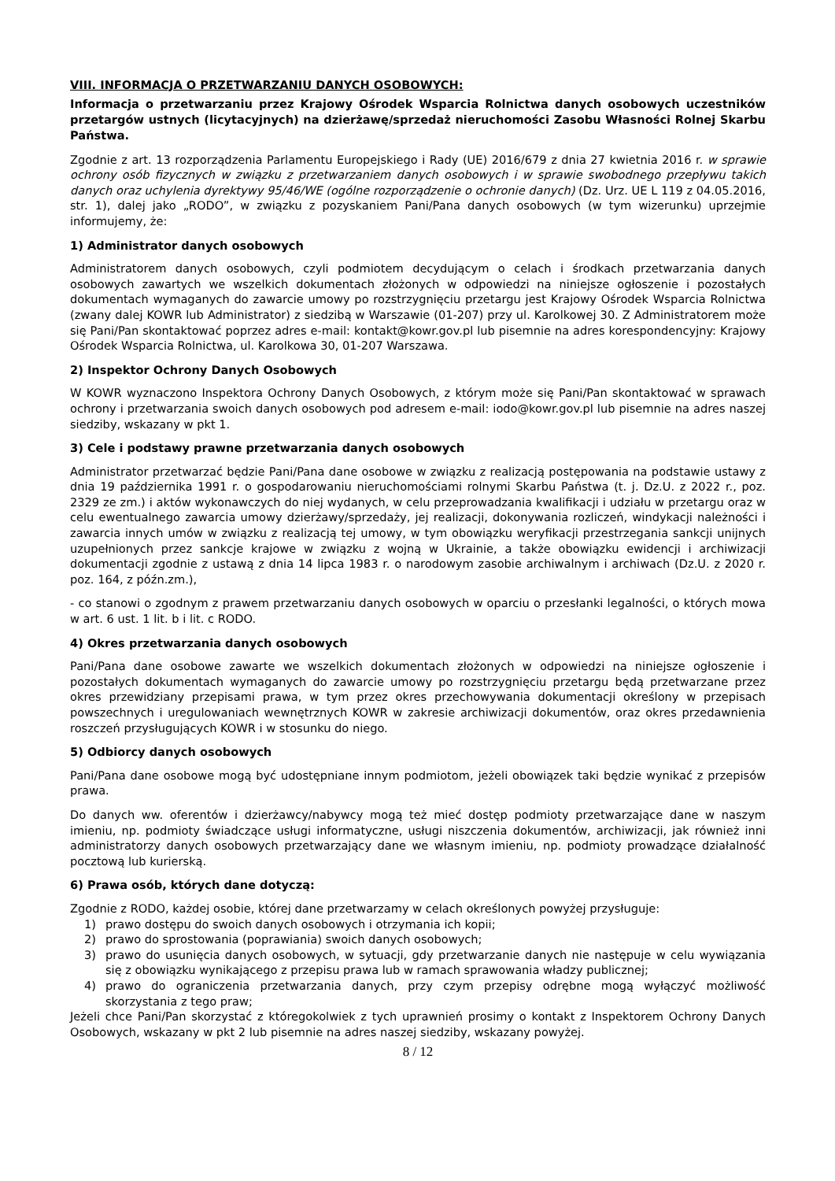VIII. INFORMACJA O PRZETWARZANIU DANYCH OSOBOWYCH:
Informacja o przetwarzaniu przez Krajowy Ośrodek Wsparcia Rolnictwa danych osobowych uczestników przetargów ustnych (licytacyjnych) na dzierżawę/sprzedaż nieruchomości Zasobu Własności Rolnej Skarbu Państwa.
Zgodnie z art. 13 rozporządzenia Parlamentu Europejskiego i Rady (UE) 2016/679 z dnia 27 kwietnia 2016 r. w sprawie ochrony osób fizycznych w związku z przetwarzaniem danych osobowych i w sprawie swobodnego przepływu takich danych oraz uchylenia dyrektywy 95/46/WE (ogólne rozporządzenie o ochronie danych) (Dz. Urz. UE L 119 z 04.05.2016, str. 1), dalej jako „RODO”, w związku z pozyskaniem Pani/Pana danych osobowych (w tym wizerunku) uprzejmie informujemy, że:
1) Administrator danych osobowych
Administratorem danych osobowych, czyli podmiotem decydującym o celach i środkach przetwarzania danych osobowych zawartych we wszelkich dokumentach złożonych w odpowiedzi na niniejsze ogłoszenie i pozostałych dokumentach wymaganych do zawarcie umowy po rozstrzygnięciu przetargu jest Krajowy Ośrodek Wsparcia Rolnictwa (zwany dalej KOWR lub Administrator) z siedzibą w Warszawie (01-207) przy ul. Karolkowej 30. Z Administratorem może się Pani/Pan skontaktować poprzez adres e-mail: kontakt@kowr.gov.pl lub pisemnie na adres korespondencyjny: Krajowy Ośrodek Wsparcia Rolnictwa, ul. Karolkowa 30, 01-207 Warszawa.
2) Inspektor Ochrony Danych Osobowych
W KOWR wyznaczono Inspektora Ochrony Danych Osobowych, z którym może się Pani/Pan skontaktować w sprawach ochrony i przetwarzania swoich danych osobowych pod adresem e-mail: iodo@kowr.gov.pl lub pisemnie na adres naszej siedziby, wskazany w pkt 1.
3) Cele i podstawy prawne przetwarzania danych osobowych
Administrator przetwarzać będzie Pani/Pana dane osobowe w związku z realizacją postępowania na podstawie ustawy z dnia 19 października 1991 r. o gospodarowaniu nieruchomościami rolnymi Skarbu Państwa (t. j. Dz.U. z 2022 r., poz. 2329 ze zm.) i aktów wykonawczych do niej wydanych, w celu przeprowadzania kwalifikacji i udziału w przetargu oraz w celu ewentualnego zawarcia umowy dzierżawy/sprzedaży, jej realizacji, dokonywania rozliczeń, windykacji należności i zawarcia innych umów w związku z realizacją tej umowy, w tym obowiązku weryfikacji przestrzegania sankcji unijnych uzupełnionych przez sankcje krajowe w związku z wojną w Ukrainie, a także obowiązku ewidencji i archiwizacji dokumentacji zgodnie z ustawą z dnia 14 lipca 1983 r. o narodowym zasobie archiwalnym i archiwach (Dz.U. z 2020 r. poz. 164, z późn.zm.),
- co stanowi o zgodnym z prawem przetwarzaniu danych osobowych w oparciu o przesłanki legalności, o których mowa w art. 6 ust. 1 lit. b i lit. c RODO.
4) Okres przetwarzania danych osobowych
Pani/Pana dane osobowe zawarte we wszelkich dokumentach złożonych w odpowiedzi na niniejsze ogłoszenie i pozostałych dokumentach wymaganych do zawarcie umowy po rozstrzygnięciu przetargu będą przetwarzane przez okres przewidziany przepisami prawa, w tym przez okres przechowywania dokumentacji określony w przepisach powszechnych i uregulowaniach wewnętrznych KOWR w zakresie archiwizacji dokumentów, oraz okres przedawnienia roszczeń przysługujących KOWR i w stosunku do niego.
5) Odbiorcy danych osobowych
Pani/Pana dane osobowe mogą być udostępniane innym podmiotom, jeżeli obowiązek taki będzie wynikać z przepisów prawa.
Do danych ww. oferentów i dzierżawcy/nabywcy mogą też mieć dostęp podmioty przetwarzające dane w naszym imieniu, np. podmioty świadczące usługi informatyczne, usługi niszczenia dokumentów, archiwizacji, jak również inni administratorzy danych osobowych przetwarzający dane we własnym imieniu, np. podmioty prowadzące działalność pocztową lub kurierską.
6) Prawa osób, których dane dotyczą:
Zgodnie z RODO, każdej osobie, której dane przetwarzamy w celach określonych powyżej przysługuje:
1) prawo dostępu do swoich danych osobowych i otrzymania ich kopii;
2) prawo do sprostowania (poprawiania) swoich danych osobowych;
3) prawo do usunięcia danych osobowych, w sytuacji, gdy przetwarzanie danych nie następuje w celu wywiązania się z obowiązku wynikającego z przepisu prawa lub w ramach sprawowania władzy publicznej;
4) prawo do ograniczenia przetwarzania danych, przy czym przepisy odrębne mogą wyłączyć możliwość skorzystania z tego praw;
Jeżeli chce Pani/Pan skorzystać z któregokolwiek z tych uprawnień prosimy o kontakt z Inspektorem Ochrony Danych Osobowych, wskazany w pkt 2 lub pisemnie na adres naszej siedziby, wskazany powyżej.
8 / 12